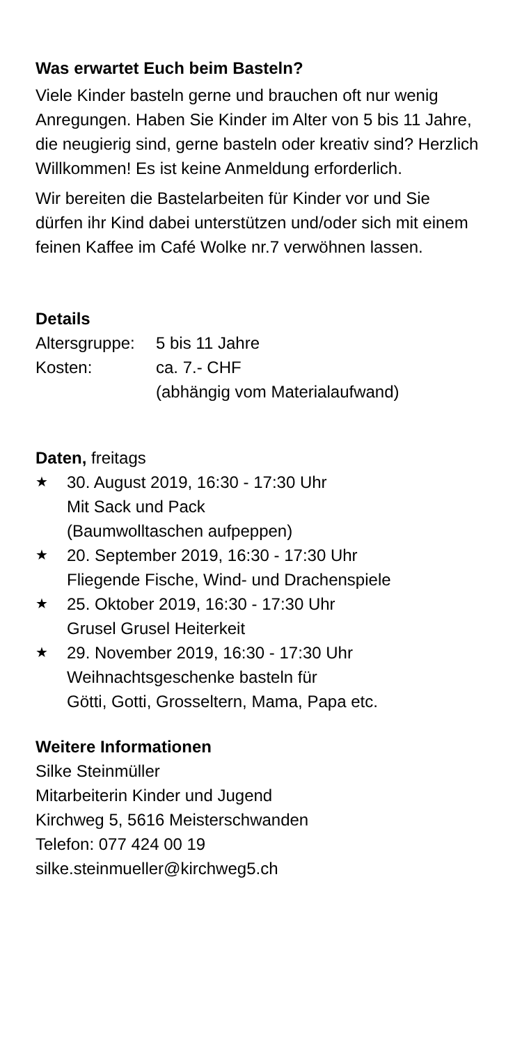Was erwartet Euch beim Basteln?
Viele Kinder basteln gerne und brauchen oft nur wenig Anregungen. Haben Sie Kinder im Alter von 5 bis 11 Jahre, die neugierig sind, gerne basteln oder kreativ sind? Herzlich Willkommen! Es ist keine Anmeldung erforderlich.
Wir bereiten die Bastelarbeiten für Kinder vor und Sie dürfen ihr Kind dabei unterstützen und/oder sich mit einem feinen Kaffee im Café Wolke nr.7 verwöhnen lassen.
Details
| Altersgruppe: | 5 bis 11 Jahre |
| Kosten: | ca. 7.- CHF (abhängig vom Materialaufwand) |
Daten, freitags
★ 30. August 2019, 16:30 - 17:30 Uhr
Mit Sack und Pack
(Baumwolltaschen aufpeppen)
★ 20. September 2019, 16:30 - 17:30 Uhr
Fliegende Fische, Wind- und Drachenspiele
★ 25. Oktober 2019, 16:30 - 17:30 Uhr
Grusel Grusel Heiterkeit
★ 29. November 2019, 16:30 - 17:30 Uhr
Weihnachtsgeschenke basteln für
Götti, Gotti, Grosseltern, Mama, Papa etc.
Weitere Informationen
Silke Steinmüller
Mitarbeiterin Kinder und Jugend
Kirchweg 5, 5616 Meisterschwanden
Telefon: 077 424 00 19
silke.steinmueller@kirchweg5.ch